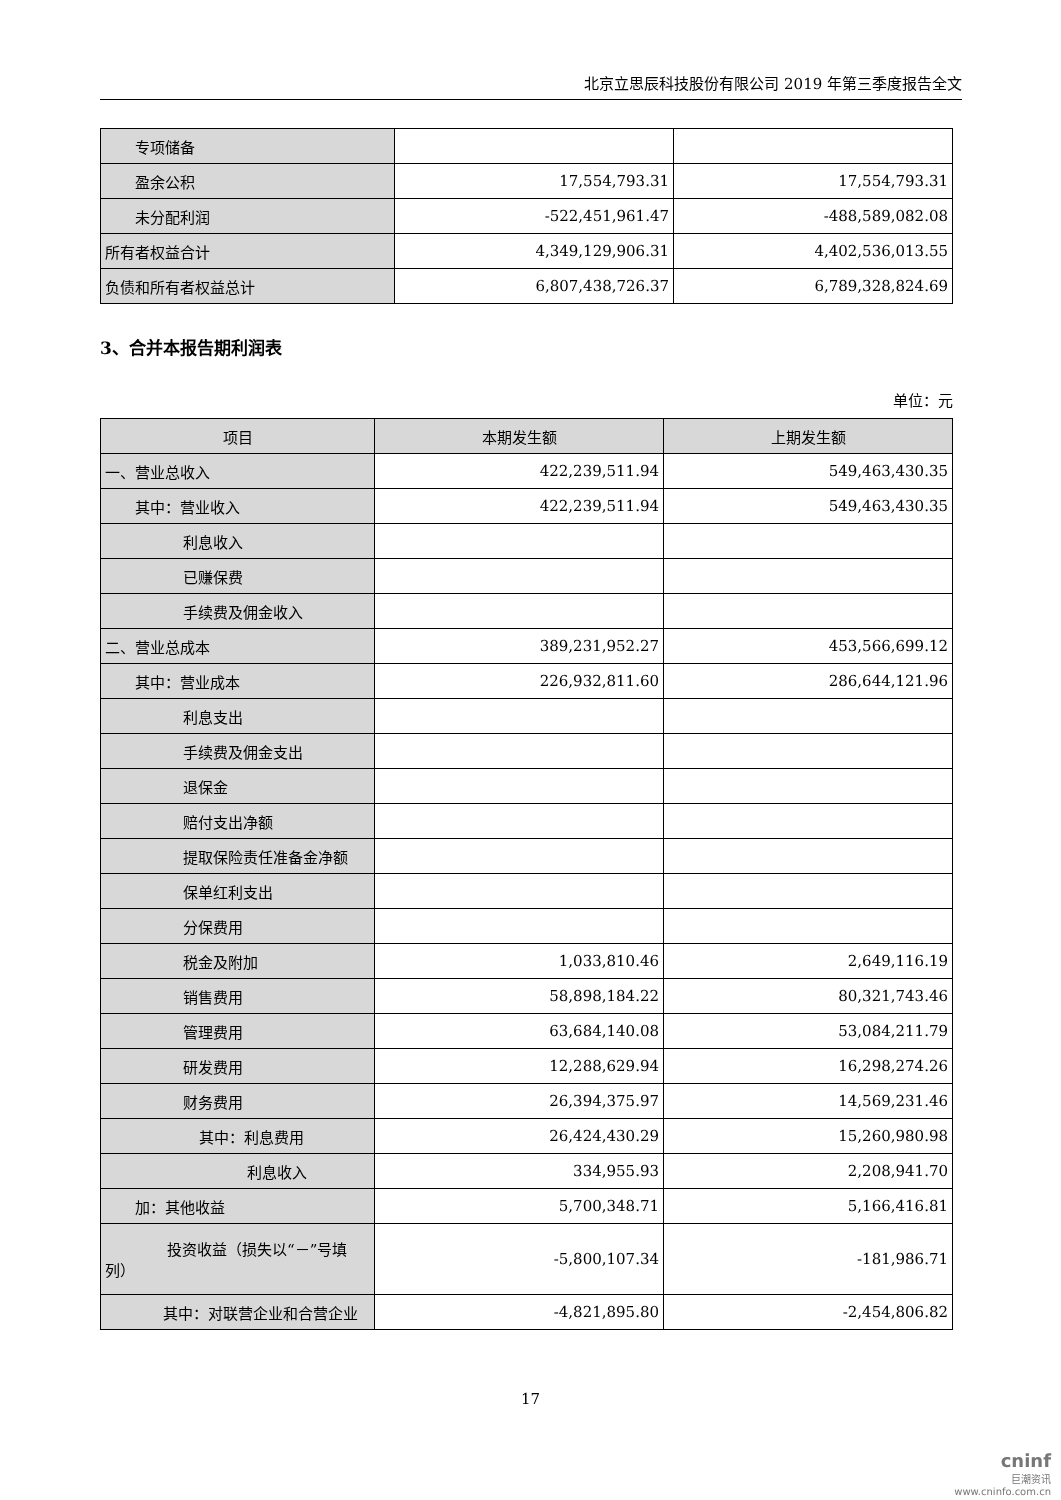北京立思辰科技股份有限公司 2019 年第三季度报告全文
| 专项储备 | | |
| 盈余公积 | 17,554,793.31 | 17,554,793.31 |
| 未分配利润 | -522,451,961.47 | -488,589,082.08 |
| 所有者权益合计 | 4,349,129,906.31 | 4,402,536,013.55 |
| 负债和所有者权益总计 | 6,807,438,726.37 | 6,789,328,824.69 |
3、合并本报告期利润表
单位：元
| 项目 | 本期发生额 | 上期发生额 |
| --- | --- | --- |
| 一、营业总收入 | 422,239,511.94 | 549,463,430.35 |
| 其中：营业收入 | 422,239,511.94 | 549,463,430.35 |
| 利息收入 | | |
| 已赚保费 | | |
| 手续费及佣金收入 | | |
| 二、营业总成本 | 389,231,952.27 | 453,566,699.12 |
| 其中：营业成本 | 226,932,811.60 | 286,644,121.96 |
| 利息支出 | | |
| 手续费及佣金支出 | | |
| 退保金 | | |
| 赔付支出净额 | | |
| 提取保险责任准备金净额 | | |
| 保单红利支出 | | |
| 分保费用 | | |
| 税金及附加 | 1,033,810.46 | 2,649,116.19 |
| 销售费用 | 58,898,184.22 | 80,321,743.46 |
| 管理费用 | 63,684,140.08 | 53,084,211.79 |
| 研发费用 | 12,288,629.94 | 16,298,274.26 |
| 财务费用 | 26,394,375.97 | 14,569,231.46 |
| 其中：利息费用 | 26,424,430.29 | 15,260,980.98 |
| 利息收入 | 334,955.93 | 2,208,941.70 |
| 加：其他收益 | 5,700,348.71 | 5,166,416.81 |
| 投资收益（损失以“－”号填 列） | -5,800,107.34 | -181,986.71 |
| 其中：对联营企业和合营企业 | -4,821,895.80 | -2,454,806.82 |
17
cninf
巨潮资讯
www.cninfo.com.cn